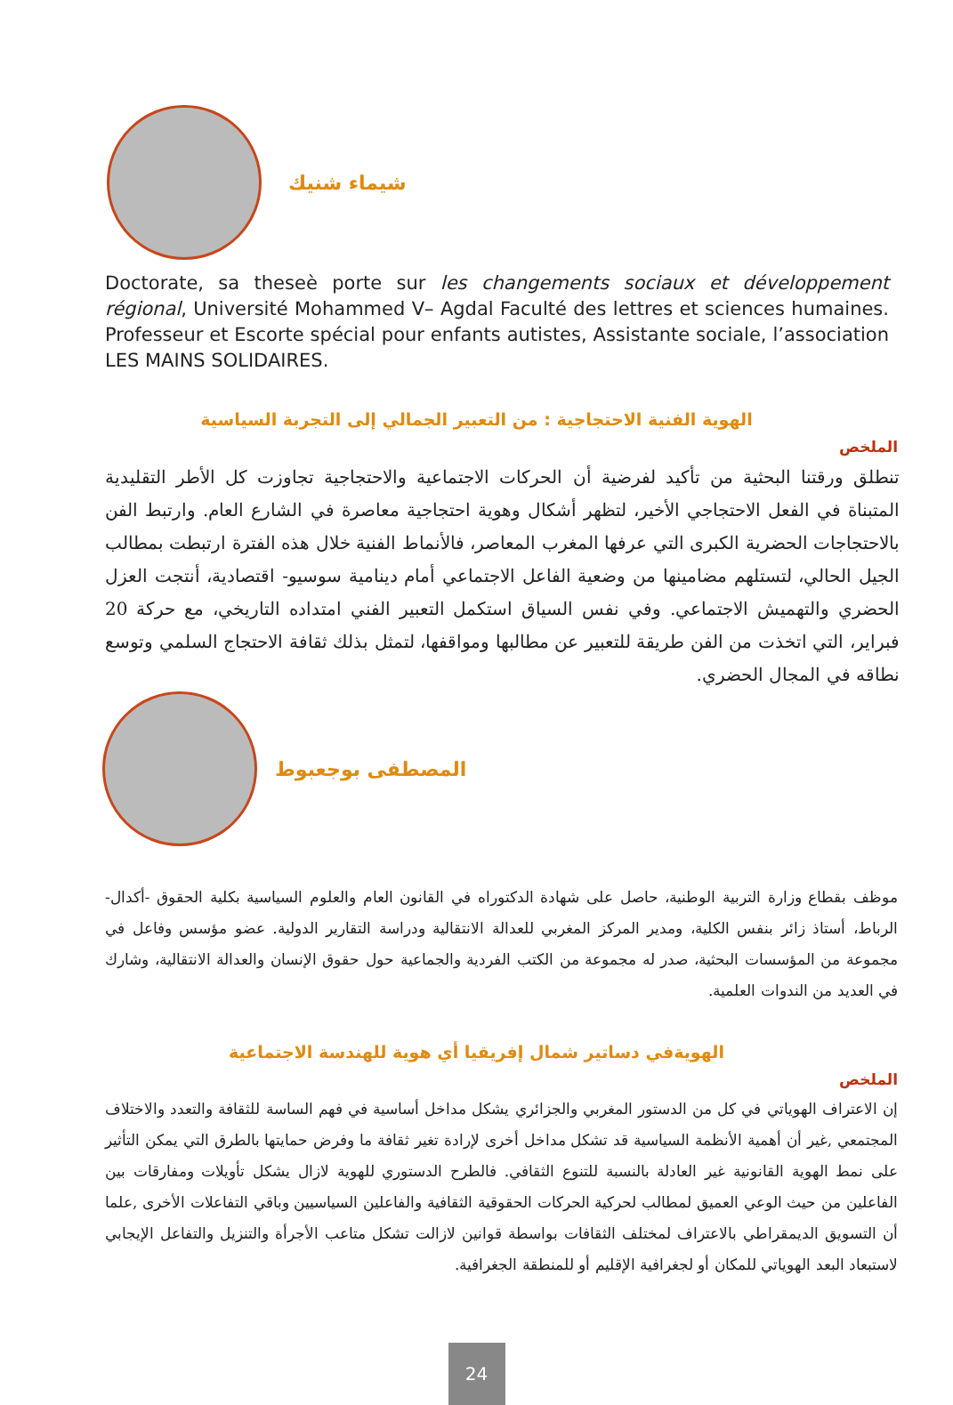شيماء شنيك
Doctorate, sa theseè porte sur les changements sociaux et développement régional, Université Mohammed V– Agdal Faculté des lettres et sciences humaines. Professeur et Escorte spécial pour enfants autistes, Assistante sociale, l’association LES MAINS SOLIDAIRES.
الهوية الفنية الاحتجاجية : من التعبير الجمالي إلى التجربة السياسية
الملخص
تنطلق ورقتنا البحثية من تأكيد لفرضية أن الحركات الاجتماعية والاحتجاجية تجاوزت كل الأطر التقليدية المتبناة في الفعل الاحتجاجي الأخير، لتظهر أشكال وهوية احتجاجية معاصرة في الشارع العام. وارتبط الفن بالاحتجاجات الحضرية الكبرى التي عرفها المغرب المعاصر، فالأنماط الفنية خلال هذه الفترة ارتبطت بمطالب الجيل الحالي، لتستلهم مضامينها من وضعية الفاعل الاجتماعي أمام دينامية سوسيو- اقتصادية، أنتجت العزل الحضري والتهميش الاجتماعي. وفي نفس السياق استكمل التعبير الفني امتداده التاريخي، مع حركة 20 فبراير، التي اتخذت من الفن طريقة للتعبير عن مطالبها ومواقفها، لتمثل بذلك ثقافة الاحتجاج السلمي وتوسع نطاقه في المجال الحضري.
المصطفى بوجعبوط
موظف بقطاع وزارة التربية الوطنية، حاصل على شهادة الدكتوراه في القانون العام والعلوم السياسية بكلية الحقوق -أكدال-الرباط، أستاذ زائر بنفس الكلية، ومدير المركز المغربي للعدالة الانتقالية ودراسة التقارير الدولية. عضو مؤسس وفاعل في مجموعة من المؤسسات البحثية، صدر له مجموعة من الكتب الفردية والجماعية حول حقوق الإنسان والعدالة الانتقالية، وشارك في العديد من الندوات العلمية.
الهويةفي دساتير شمال إفريقيا أي هوية للهندسة الاجتماعية
الملخص
إن الاعتراف الهوياتي في كل من الدستور المغربي والجزائري يشكل مداخل أساسية في فهم الساسة للثقافة والتعدد والاختلاف المجتمعي ,غير أن أهمية الأنظمة السياسية قد تشكل مداخل أخرى لإرادة تغير ثقافة ما وفرض حمايتها بالطرق التي يمكن التأثير على نمط الهوية القانونية غير العادلة بالنسبة للتنوع الثقافي. فالطرح الدستوري للهوية لازال يشكل تأويلات ومفارقات بين الفاعلين من حيث الوعي العميق لمطالب لحركية الحركات الحقوقية الثقافية والفاعلين السياسيين وباقي التفاعلات الأخرى ,علما أن التسويق الديمقراطي بالاعتراف لمختلف الثقافات بواسطة قوانين لازالت تشكل متاعب الأجرأة والتنزيل والتفاعل الإيجابي لاستبعاد البعد الهوياتي للمكان أو لجغرافية الإقليم أو للمنطقة الجغرافية.
24